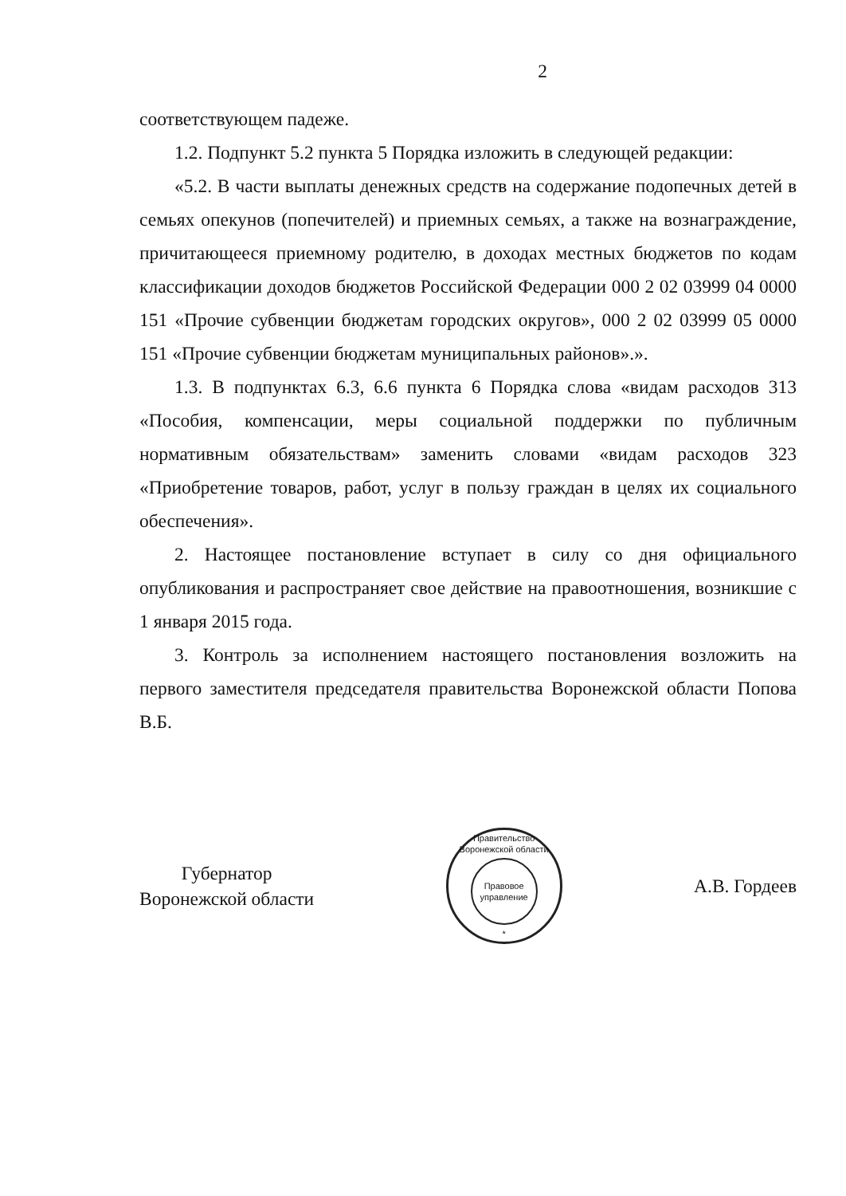2
соответствующем падеже.
1.2. Подпункт 5.2 пункта 5 Порядка изложить в следующей редакции:
«5.2. В части выплаты денежных средств на содержание подопечных детей в семьях опекунов (попечителей) и приемных семьях, а также на вознаграждение, причитающееся приемному родителю, в доходах местных бюджетов по кодам классификации доходов бюджетов Российской Федерации 000 2 02 03999 04 0000 151 «Прочие субвенции бюджетам городских округов», 000 2 02 03999 05 0000 151 «Прочие субвенции бюджетам муниципальных районов».».
1.3. В подпунктах 6.3, 6.6 пункта 6 Порядка слова «видам расходов 313 «Пособия, компенсации, меры социальной поддержки по публичным нормативным обязательствам» заменить словами «видам расходов 323 «Приобретение товаров, работ, услуг в пользу граждан в целях их социального обеспечения».
2. Настоящее постановление вступает в силу со дня официального опубликования и распространяет свое действие на правоотношения, возникшие с 1 января 2015 года.
3. Контроль за исполнением настоящего постановления возложить на первого заместителя председателя правительства Воронежской области Попова В.Б.
Губернатор
Воронежской области
Правительство Воронежской области
Правовое
управление
*
А.В. Гордеев